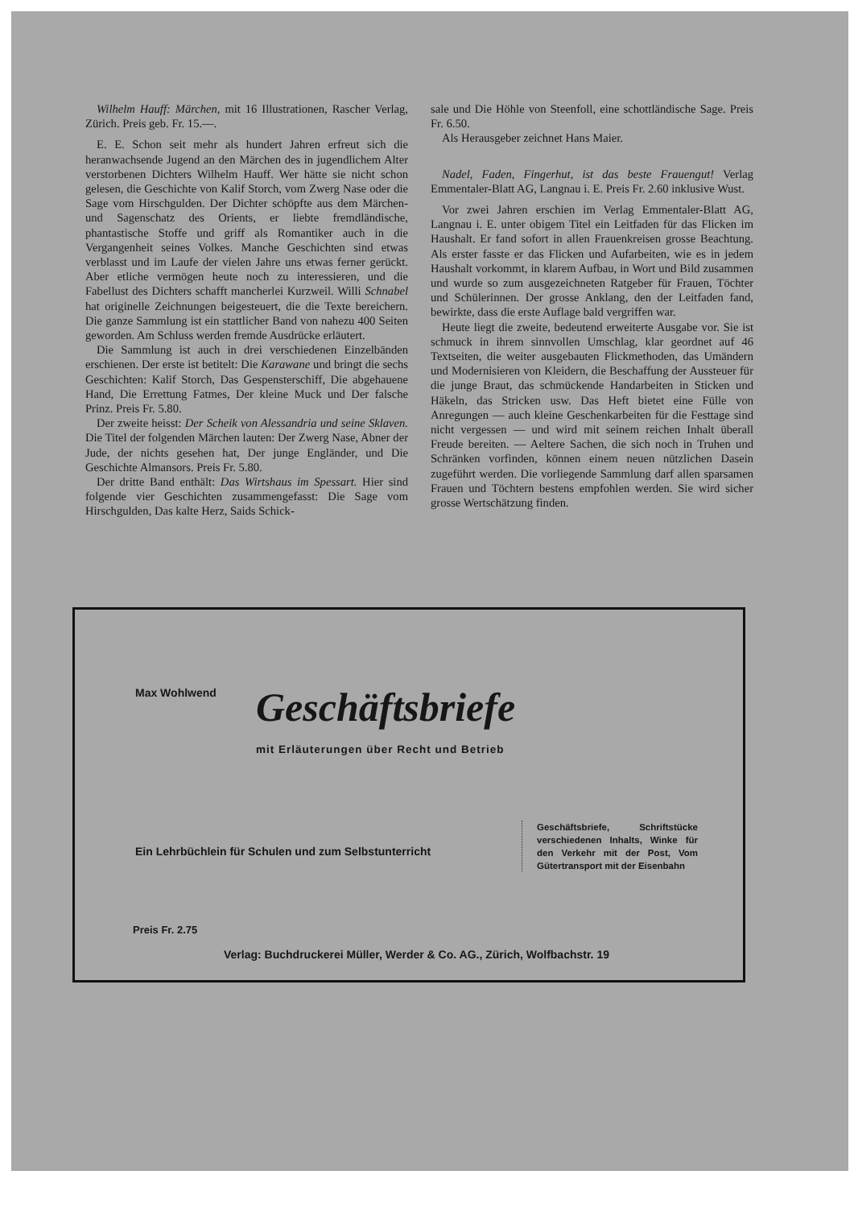Wilhelm Hauff: Märchen, mit 16 Illustrationen, Rascher Verlag, Zürich. Preis geb. Fr. 15.—.
E. E. Schon seit mehr als hundert Jahren erfreut sich die heranwachsende Jugend an den Märchen des in jugendlichem Alter verstorbenen Dichters Wilhelm Hauff. Wer hätte sie nicht schon gelesen, die Geschichte von Kalif Storch, vom Zwerg Nase oder die Sage vom Hirschgulden. Der Dichter schöpfte aus dem Märchen- und Sagenschatz des Orients, er liebte fremdländische, phantastische Stoffe und griff als Romantiker auch in die Vergangenheit seines Volkes. Manche Geschichten sind etwas verblasst und im Laufe der vielen Jahre uns etwas ferner gerückt. Aber etliche vermögen heute noch zu interessieren, und die Fabellust des Dichters schafft mancherlei Kurzweil. Willi Schnabel hat originelle Zeichnungen beigesteuert, die die Texte bereichern. Die ganze Sammlung ist ein stattlicher Band von nahezu 400 Seiten geworden. Am Schluss werden fremde Ausdrücke erläutert.
Die Sammlung ist auch in drei verschiedenen Einzelbänden erschienen. Der erste ist betitelt: Die Karawane und bringt die sechs Geschichten: Kalif Storch, Das Gespensterschiff, Die abgehauene Hand, Die Errettung Fatmes, Der kleine Muck und Der falsche Prinz. Preis Fr. 5.80.
Der zweite heisst: Der Scheik von Alessandria und seine Sklaven. Die Titel der folgenden Märchen lauten: Der Zwerg Nase, Abner der Jude, der nichts gesehen hat, Der junge Engländer, und Die Geschichte Almansors. Preis Fr. 5.80.
Der dritte Band enthält: Das Wirtshaus im Spessart. Hier sind folgende vier Geschichten zusammengefasst: Die Sage vom Hirschgulden, Das kalte Herz, Saids Schick-
sale und Die Höhle von Steenfoll, eine schottländische Sage. Preis Fr. 6.50.
Als Herausgeber zeichnet Hans Maier.
Nadel, Faden, Fingerhut, ist das beste Frauengut! Verlag Emmentaler-Blatt AG, Langnau i. E. Preis Fr. 2.60 inklusive Wust.
Vor zwei Jahren erschien im Verlag Emmentaler-Blatt AG, Langnau i. E. unter obigem Titel ein Leitfaden für das Flicken im Haushalt. Er fand sofort in allen Frauenkreisen grosse Beachtung. Als erster fasste er das Flicken und Aufarbeiten, wie es in jedem Haushalt vorkommt, in klarem Aufbau, in Wort und Bild zusammen und wurde so zum ausgezeichneten Ratgeber für Frauen, Töchter und Schülerinnen. Der grosse Anklang, den der Leitfaden fand, bewirkte, dass die erste Auflage bald vergriffen war.
Heute liegt die zweite, bedeutend erweiterte Ausgabe vor. Sie ist schmuck in ihrem sinnvollen Umschlag, klar geordnet auf 46 Textseiten, die weiter ausgebauten Flickmethoden, das Umändern und Modernisieren von Kleidern, die Beschaffung der Aussteuer für die junge Braut, das schmückende Handarbeiten in Sticken und Häkeln, das Stricken usw. Das Heft bietet eine Fülle von Anregungen — auch kleine Geschenkarbeiten für die Festtage sind nicht vergessen — und wird mit seinem reichen Inhalt überall Freude bereiten. — Aeltere Sachen, die sich noch in Truhen und Schränken vorfinden, können einem neuen nützlichen Dasein zugeführt werden. Die vorliegende Sammlung darf allen sparsamen Frauen und Töchtern bestens empfohlen werden. Sie wird sicher grosse Wertschätzung finden.
Max Wohlwend Geschäftsbriefe
mit Erläuterungen über Recht und Betrieb
Ein Lehrbüchlein für Schulen und zum Selbstunterricht
Geschäftsbriefe, Schriftstücke verschiedenen Inhalts, Winke für den Verkehr mit der Post, Vom Gütertransport mit der Eisenbahn
Preis Fr. 2.75
Verlag: Buchdruckerei Müller, Werder & Co. AG., Zürich, Wolfbachstr. 19